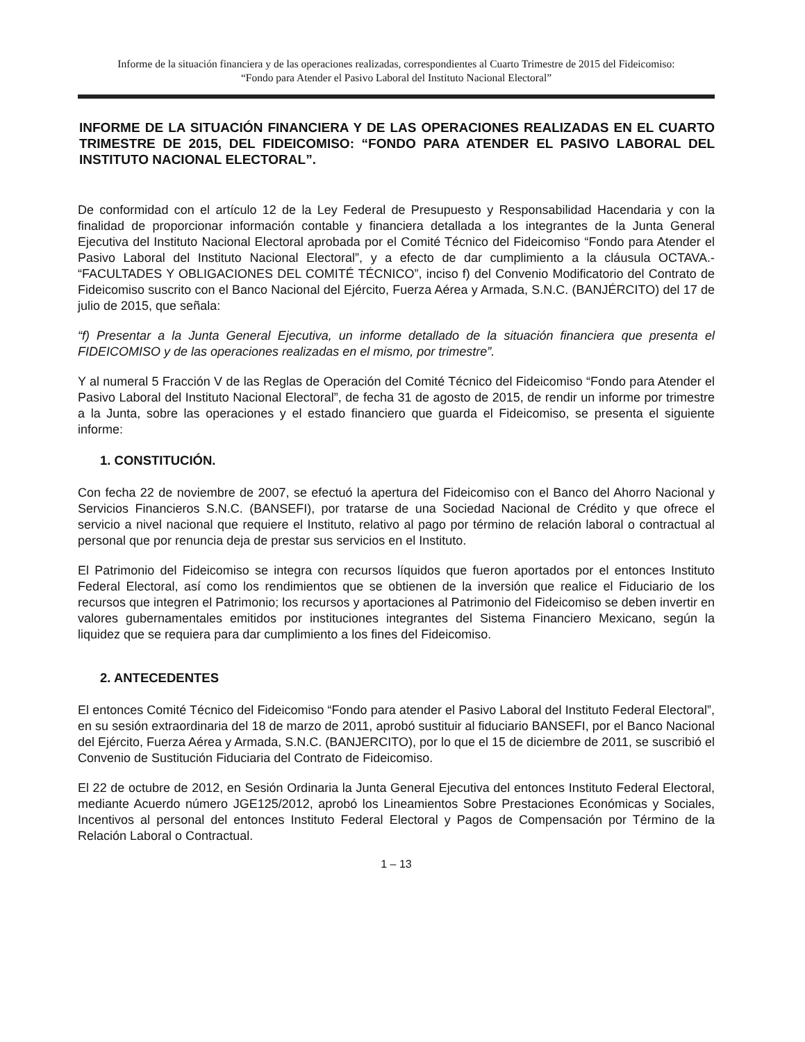Informe de la situación financiera y de las operaciones realizadas, correspondientes al Cuarto Trimestre de 2015 del Fideicomiso:
“Fondo para Atender el Pasivo Laboral del Instituto Nacional Electoral”
INFORME DE LA SITUACIÓN FINANCIERA Y DE LAS OPERACIONES REALIZADAS EN EL CUARTO TRIMESTRE DE 2015, DEL FIDEICOMISO: “FONDO PARA ATENDER EL PASIVO LABORAL DEL INSTITUTO NACIONAL ELECTORAL”.
De conformidad con el artículo 12 de la Ley Federal de Presupuesto y Responsabilidad Hacendaria y con la finalidad de proporcionar información contable y financiera detallada a los integrantes de la Junta General Ejecutiva del Instituto Nacional Electoral aprobada por el Comité Técnico del Fideicomiso “Fondo para Atender el Pasivo Laboral del Instituto Nacional Electoral”, y a efecto de dar cumplimiento a la cláusula OCTAVA.- “FACULTADES Y OBLIGACIONES DEL COMITÉ TÉCNICO”, inciso f) del Convenio Modificatorio del Contrato de Fideicomiso suscrito con el Banco Nacional del Ejército, Fuerza Aérea y Armada, S.N.C. (BANJÉRCITO) del 17 de julio de 2015, que señala:
“f) Presentar a la Junta General Ejecutiva, un informe detallado de la situación financiera que presenta el FIDEICOMISO y de las operaciones realizadas en el mismo, por trimestre”.
Y al numeral 5 Fracción V de las Reglas de Operación del Comité Técnico del Fideicomiso “Fondo para Atender el Pasivo Laboral del Instituto Nacional Electoral”, de fecha 31 de agosto de 2015, de rendir un informe por trimestre a la Junta, sobre las operaciones y el estado financiero que guarda el Fideicomiso, se presenta el siguiente informe:
1. CONSTITUCIÓN.
Con fecha 22 de noviembre de 2007, se efectuó la apertura del Fideicomiso con el Banco del Ahorro Nacional y Servicios Financieros S.N.C. (BANSEFI), por tratarse de una Sociedad Nacional de Crédito y que ofrece el servicio a nivel nacional que requiere el Instituto, relativo al pago por término de relación laboral o contractual al personal que por renuncia deja de prestar sus servicios en el Instituto.
El Patrimonio del Fideicomiso se integra con recursos líquidos que fueron aportados por el entonces Instituto Federal Electoral, así como los rendimientos que se obtienen de la inversión que realice el Fiduciario de los recursos que integren el Patrimonio; los recursos y aportaciones al Patrimonio del Fideicomiso se deben invertir en valores gubernamentales emitidos por instituciones integrantes del Sistema Financiero Mexicano, según la liquidez que se requiera para dar cumplimiento a los fines del Fideicomiso.
2. ANTECEDENTES
El entonces Comité Técnico del Fideicomiso “Fondo para atender el Pasivo Laboral del Instituto Federal Electoral”, en su sesión extraordinaria del 18 de marzo de 2011, aprobó sustituir al fiduciario BANSEFI, por el Banco Nacional del Ejército, Fuerza Aérea y Armada, S.N.C. (BANJERCITO), por lo que el 15 de diciembre de 2011, se suscribió el Convenio de Sustitución Fiduciaria del Contrato de Fideicomiso.
El 22 de octubre de 2012, en Sesión Ordinaria la Junta General Ejecutiva del entonces Instituto Federal Electoral, mediante Acuerdo número JGE125/2012, aprobó los Lineamientos Sobre Prestaciones Económicas y Sociales, Incentivos al personal del entonces Instituto Federal Electoral y Pagos de Compensación por Término de la Relación Laboral o Contractual.
1 – 13